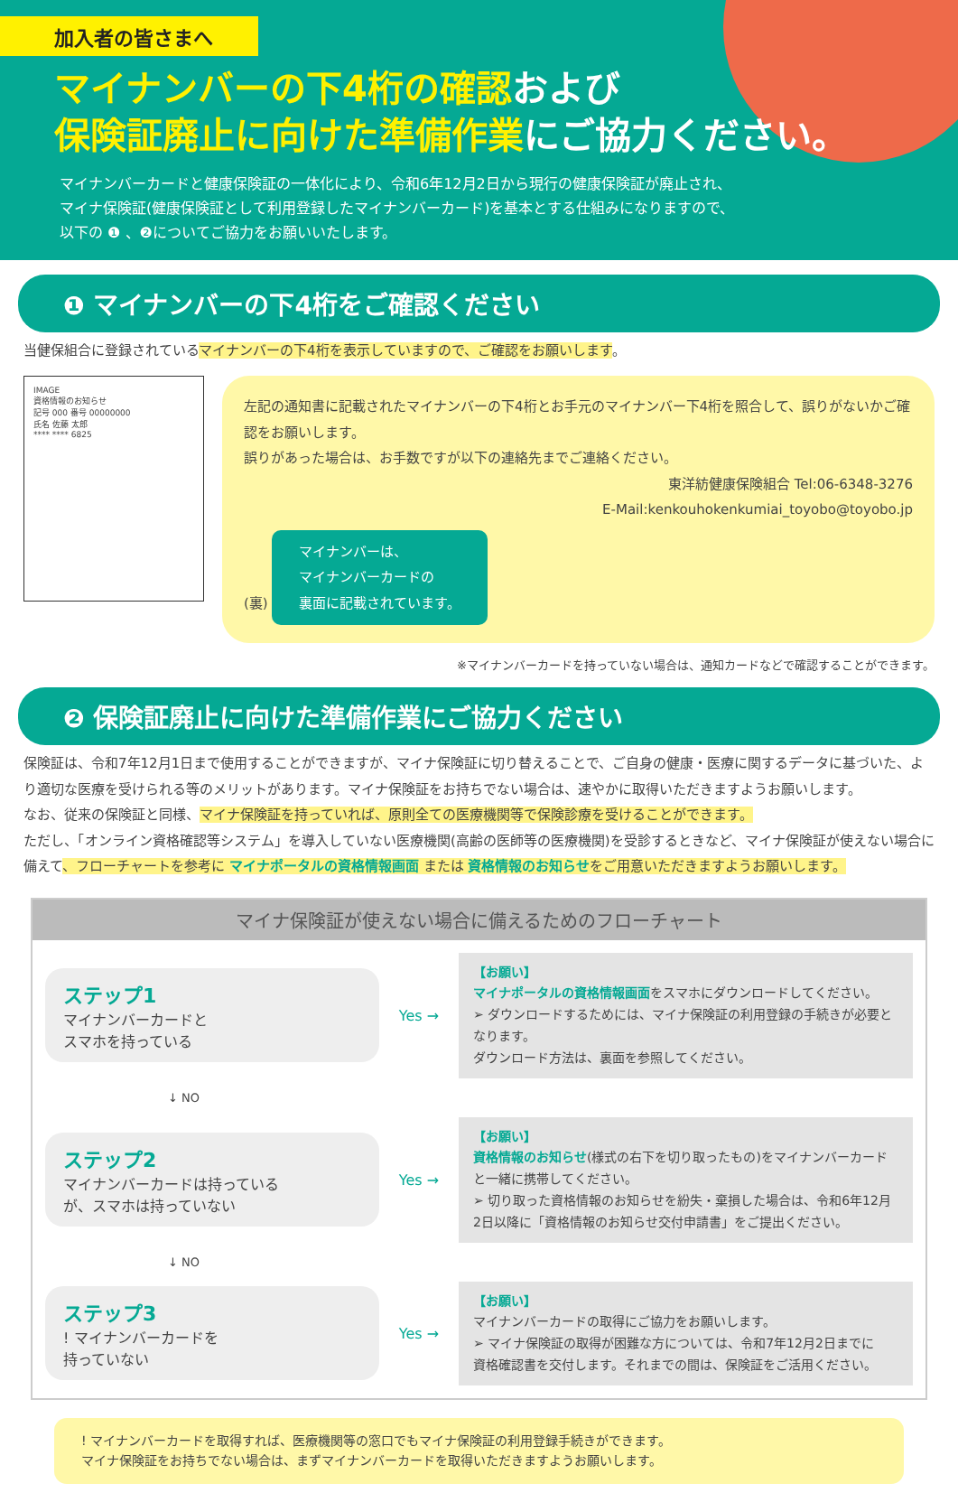加入者の皆さまへ
マイナンバーの下4桁の確認および
保険証廃止に向けた準備作業にご協力ください。
マイナンバーカードと健康保険証の一体化により、令和6年12月2日から現行の健康保険証が廃止され、
マイナ保険証(健康保険証として利用登録したマイナンバーカード)を基本とする仕組みになりますので、
以下の ❶ 、❷についてご協力をお願いいたします。
❶ マイナンバーの下4桁をご確認ください
当健保組合に登録されているマイナンバーの下4桁を表示していますので、ご確認をお願いします。
IMAGE
資格情報のお知らせ
記号 000 番号 00000000
氏名 佐藤 太郎
**** **** 6825
左記の通知書に記載されたマイナンバーの下4桁とお手元のマイナンバー下4桁を照合して、誤りがないかご確認をお願いします。
誤りがあった場合は、お手数ですが以下の連絡先までご連絡ください。
東洋紡健康保険組合 Tel:06-6348-3276
E-Mail:kenkouhokenkumiai_toyobo@toyobo.jp
(裏)
マイナンバーは、
マイナンバーカードの
裏面に記載されています。
※マイナンバーカードを持っていない場合は、通知カードなどで確認することができます。
❷ 保険証廃止に向けた準備作業にご協力ください
保険証は、令和7年12月1日まで使用することができますが、マイナ保険証に切り替えることで、ご自身の健康・医療に関するデータに基づいた、より適切な医療を受けられる等のメリットがあります。マイナ保険証をお持ちでない場合は、速やかに取得いただきますようお願いします。
なお、従来の保険証と同様、マイナ保険証を持っていれば、原則全ての医療機関等で保険診療を受けることができます。
ただし、「オンライン資格確認等システム」を導入していない医療機関(高齢の医師等の医療機関)を受診するときなど、マイナ保険証が使えない場合に備えて、フローチャートを参考に マイナポータルの資格情報画面 または 資格情報のお知らせをご用意いただきますようお願いします。
マイナ保険証が使えない場合に備えるためのフローチャート
ステップ1
マイナンバーカードと
スマホを持っている
Yes →
【お願い】
マイナポータルの資格情報画面をスマホにダウンロードしてください。
➢ ダウンロードするためには、マイナ保険証の利用登録の手続きが必要となります。
ダウンロード方法は、裏面を参照してください。
↓ NO
ステップ2
マイナンバーカードは持っている
が、スマホは持っていない
Yes →
【お願い】
資格情報のお知らせ(様式の右下を切り取ったもの)をマイナンバーカードと一緒に携帯してください。
➢ 切り取った資格情報のお知らせを紛失・棄損した場合は、令和6年12月2日以降に「資格情報のお知らせ交付申請書」をご提出ください。
↓ NO
ステップ3! マイナンバーカードを
持っていない
Yes →
【お願い】
マイナンバーカードの取得にご協力をお願いします。
➢ マイナ保険証の取得が困難な方については、令和7年12月2日までに
資格確認書を交付します。それまでの間は、保険証をご活用ください。
! マイナンバーカードを取得すれば、医療機関等の窓口でもマイナ保険証の利用登録手続きができます。
マイナ保険証をお持ちでない場合は、まずマイナンバーカードを取得いただきますようお願いします。